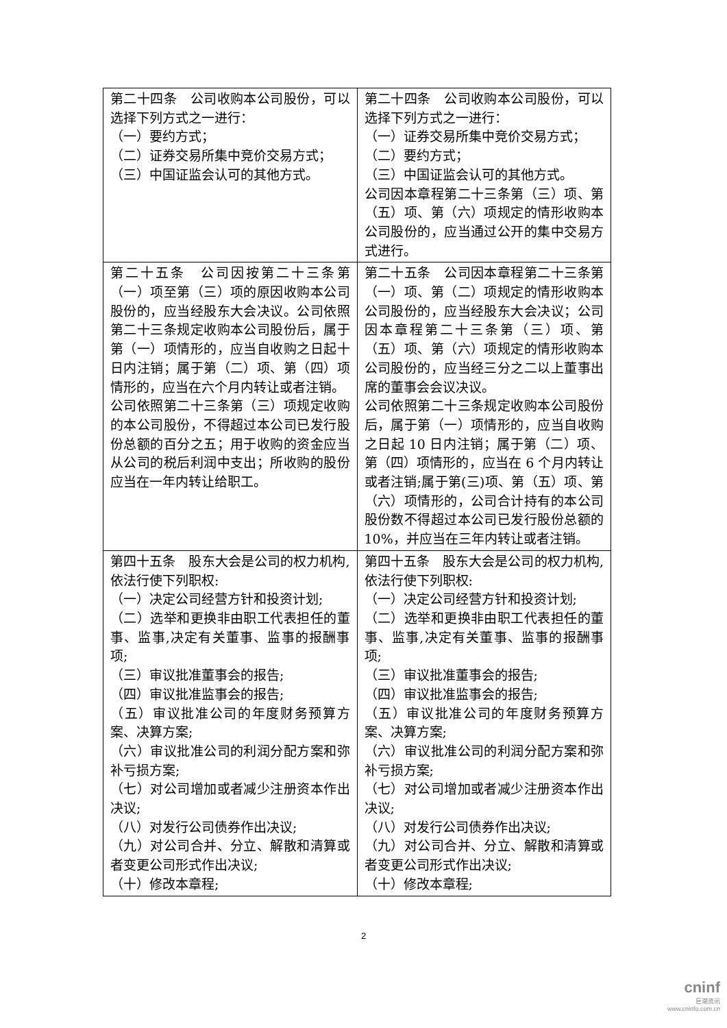| 第二十四条 公司收购本公司股份，可以选择下列方式之一进行： （一）要约方式； （二）证券交易所集中竞价交易方式； （三）中国证监会认可的其他方式。 | 第二十四条 公司收购本公司股份，可以选择下列方式之一进行： （一）证券交易所集中竞价交易方式； （二）要约方式； （三）中国证监会认可的其他方式。 公司因本章程第二十三条第（三）项、第（五）项、第（六）项规定的情形收购本公司股份的，应当通过公开的集中交易方式进行。 |
| 第二十五条 公司因按第二十三条第（一）项至第（三）项的原因收购本公司股份的，应当经股东大会决议。公司依照第二十三条规定收购本公司股份后，属于第（一）项情形的，应当自收购之日起十日内注销；属于第（二）项、第（四）项情形的，应当在六个月内转让或者注销。 公司依照第二十三条第（三）项规定收购的本公司股份，不得超过本公司已发行股份总额的百分之五；用于收购的资金应当从公司的税后利润中支出；所收购的股份应当在一年内转让给职工。 | 第二十五条 公司因本章程第二十三条第（一）项、第（二）项规定的情形收购本公司股份的，应当经股东大会决议；公司因本章程第二十三条第（三）项、第（五）项、第（六）项规定的情形收购本公司股份的，应当经三分之二以上董事出席的董事会会议决议。 公司依照第二十三条规定收购本公司股份后，属于第（一）项情形的，应当自收购之日起 10 日内注销；属于第（二）项、第（四）项情形的，应当在 6 个月内转让或者注销;属于第(三)项、第（五）项、第（六）项情形的，公司合计持有的本公司股份数不得超过本公司已发行股份总额的 10%，并应当在三年内转让或者注销。 |
| 第四十五条 股东大会是公司的权力机构,依法行使下列职权: （一）决定公司经营方针和投资计划; （二）选举和更换非由职工代表担任的董事、监事,决定有关董事、监事的报酬事项; （三）审议批准董事会的报告; （四）审议批准监事会的报告; （五）审议批准公司的年度财务预算方案、决算方案; （六）审议批准公司的利润分配方案和弥补亏损方案; （七）对公司增加或者减少注册资本作出决议; （八）对发行公司债券作出决议; （九）对公司合并、分立、解散和清算或者变更公司形式作出决议; （十）修改本章程; | 第四十五条 股东大会是公司的权力机构,依法行使下列职权: （一）决定公司经营方针和投资计划; （二）选举和更换非由职工代表担任的董事、监事,决定有关董事、监事的报酬事项; （三）审议批准董事会的报告; （四）审议批准监事会的报告; （五）审议批准公司的年度财务预算方案、决算方案; （六）审议批准公司的利润分配方案和弥补亏损方案; （七）对公司增加或者减少注册资本作出决议; （八）对发行公司债券作出决议; （九）对公司合并、分立、解散和清算或者变更公司形式作出决议; （十）修改本章程; |
2
cninf
巨潮资讯
www.cninfo.com.cn